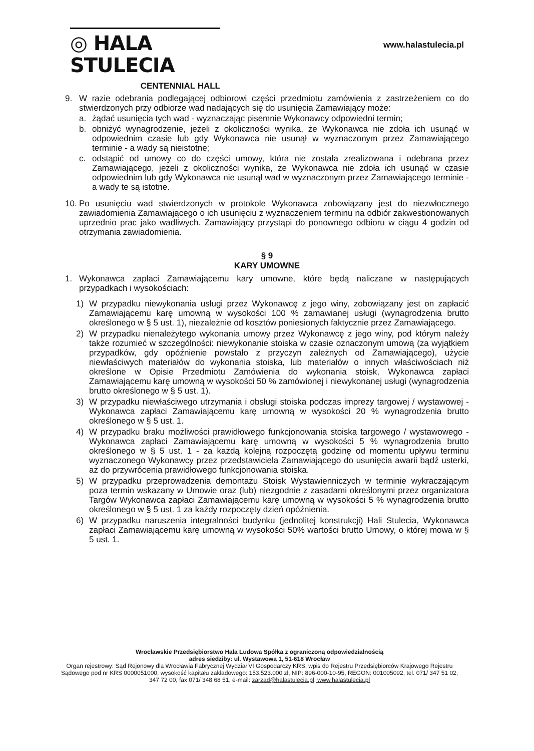◎ HALA STULECIA
CENTENNIAL HALL
www.halastulecia.pl
9. W razie odebrania podlegającej odbiorowi części przedmiotu zamówienia z zastrzeżeniem co do stwierdzonych przy odbiorze wad nadających się do usunięcia Zamawiający może:
a. żądać usunięcia tych wad - wyznaczając pisemnie Wykonawcy odpowiedni termin;
b. obniżyć wynagrodzenie, jeżeli z okoliczności wynika, że Wykonawca nie zdoła ich usunąć w odpowiednim czasie lub gdy Wykonawca nie usunął w wyznaczonym przez Zamawiającego terminie - a wady są nieistotne;
c. odstąpić od umowy co do części umowy, która nie została zrealizowana i odebrana przez Zamawiającego, jeżeli z okoliczności wynika, że Wykonawca nie zdoła ich usunąć w czasie odpowiednim lub gdy Wykonawca nie usunął wad w wyznaczonym przez Zamawiającego terminie - a wady te są istotne.
10. Po usunięciu wad stwierdzonych w protokole Wykonawca zobowiązany jest do niezwłocznego zawiadomienia Zamawiającego o ich usunięciu z wyznaczeniem terminu na odbiór zakwestionowanych uprzednio prac jako wadliwych. Zamawiający przystąpi do ponownego odbioru w ciągu 4 godzin od otrzymania zawiadomienia.
§ 9
KARY UMOWNE
1. Wykonawca zapłaci Zamawiającemu kary umowne, które będą naliczane w następujących przypadkach i wysokościach:
1) W przypadku niewykonania usługi przez Wykonawcę z jego winy, zobowiązany jest on zapłacić Zamawiającemu karę umowną w wysokości 100 % zamawianej usługi (wynagrodzenia brutto określonego w § 5 ust. 1), niezależnie od kosztów poniesionych faktycznie przez Zamawiającego.
2) W przypadku nienależytego wykonania umowy przez Wykonawcę z jego winy, pod którym należy także rozumieć w szczególności: niewykonanie stoiska w czasie oznaczonym umową (za wyjątkiem przypadków, gdy opóźnienie powstało z przyczyn zależnych od Zamawiającego), użycie niewłaściwych materiałów do wykonania stoiska, lub materiałów o innych właściwościach niż określone w Opisie Przedmiotu Zamówienia do wykonania stoisk, Wykonawca zapłaci Zamawiającemu karę umowną w wysokości 50 % zamówionej i niewykonanej usługi (wynagrodzenia brutto określonego w § 5 ust. 1).
3) W przypadku niewłaściwego utrzymania i obsługi stoiska podczas imprezy targowej / wystawowej - Wykonawca zapłaci Zamawiającemu karę umowną w wysokości 20 % wynagrodzenia brutto określonego w § 5 ust. 1.
4) W przypadku braku możliwości prawidłowego funkcjonowania stoiska targowego / wystawowego - Wykonawca zapłaci Zamawiającemu karę umowną w wysokości 5 % wynagrodzenia brutto określonego w § 5 ust. 1 - za każdą kolejną rozpoczętą godzinę od momentu upływu terminu wyznaczonego Wykonawcy przez przedstawiciela Zamawiającego do usunięcia awarii bądź usterki, aż do przywrócenia prawidłowego funkcjonowania stoiska.
5) W przypadku przeprowadzenia demontażu Stoisk Wystawienniczych w terminie wykraczającym poza termin wskazany w Umowie oraz (lub) niezgodnie z zasadami określonymi przez organizatora Targów Wykonawca zapłaci Zamawiającemu karę umowną w wysokości 5 % wynagrodzenia brutto określonego w § 5 ust. 1 za każdy rozpoczęty dzień opóźnienia.
6) W przypadku naruszenia integralności budynku (jednolitej konstrukcji) Hali Stulecia, Wykonawca zapłaci Zamawiającemu karę umowną w wysokości 50% wartości brutto Umowy, o której mowa w § 5 ust. 1.
Wrocławskie Przedsiębiorstwo Hala Ludowa Spółka z ograniczoną odpowiedzialnością
adres siedziby: ul. Wystawowa 1, 51-618 Wrocław
Organ rejestrowy: Sąd Rejonowy dla Wrocławia Fabrycznej Wydział VI Gospodarczy KRS, wpis do Rejestru Przedsiębiorców Krajowego Rejestru Sądowego pod nr KRS 0000051000, wysokość kapitału zakładowego: 153.523.000 zł, NIP: 896-000-10-95, REGON: 001005092, tel. 071/ 347 51 02, 347 72 00, fax 071/ 348 68 51, e-mail: zarzad@halastulecia.pl, www.halastulecia.pl